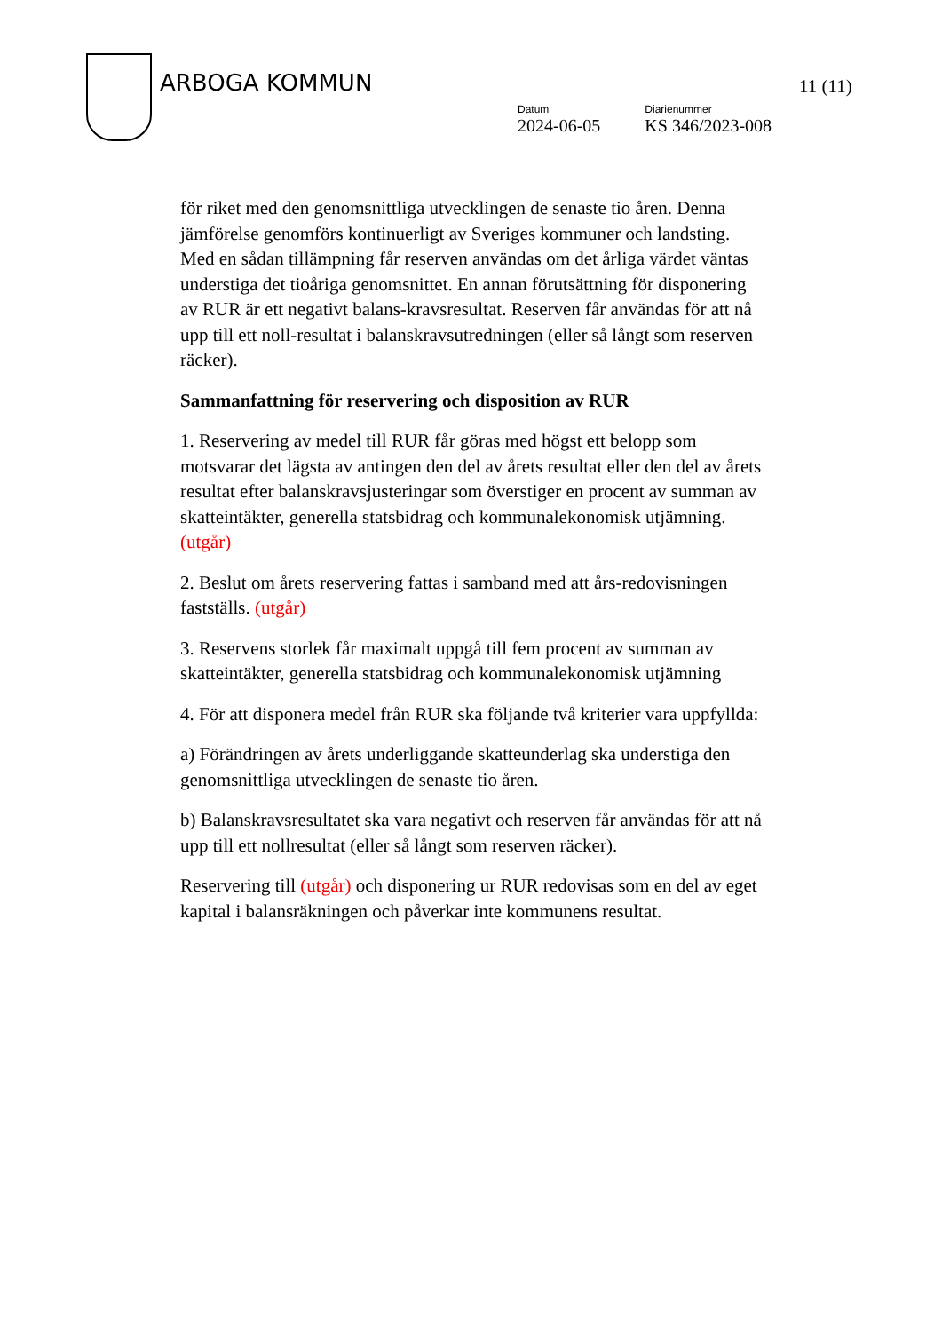ARBOGA KOMMUN 11 (11)
Datum
2024-06-05
Diarienummer
KS 346/2023-008
för riket med den genomsnittliga utvecklingen de senaste tio åren. Denna jämförelse genomförs kontinuerligt av Sveriges kommuner och landsting. Med en sådan tillämpning får reserven användas om det årliga värdet väntas understiga det tioåriga genomsnittet. En annan förutsättning för disponering av RUR är ett negativt balans-kravsresultat. Reserven får användas för att nå upp till ett noll-resultat i balanskravsutredningen (eller så långt som reserven räcker).
Sammanfattning för reservering och disposition av RUR
1. Reservering av medel till RUR får göras med högst ett belopp som motsvarar det lägsta av antingen den del av årets resultat eller den del av årets resultat efter balanskravsjusteringar som överstiger en procent av summan av skatteintäkter, generella statsbidrag och kommunalekonomisk utjämning. (utgår)
2. Beslut om årets reservering fattas i samband med att års-redovisningen fastställs. (utgår)
3. Reservens storlek får maximalt uppgå till fem procent av summan av skatteintäkter, generella statsbidrag och kommunalekonomisk utjämning
4. För att disponera medel från RUR ska följande två kriterier vara uppfyllda:
a) Förändringen av årets underliggande skatteunderlag ska understiga den genomsnittliga utvecklingen de senaste tio åren.
b) Balanskravsresultatet ska vara negativt och reserven får användas för att nå upp till ett nollresultat (eller så långt som reserven räcker).
Reservering till (utgår) och disponering ur RUR redovisas som en del av eget kapital i balansräkningen och påverkar inte kommunens resultat.